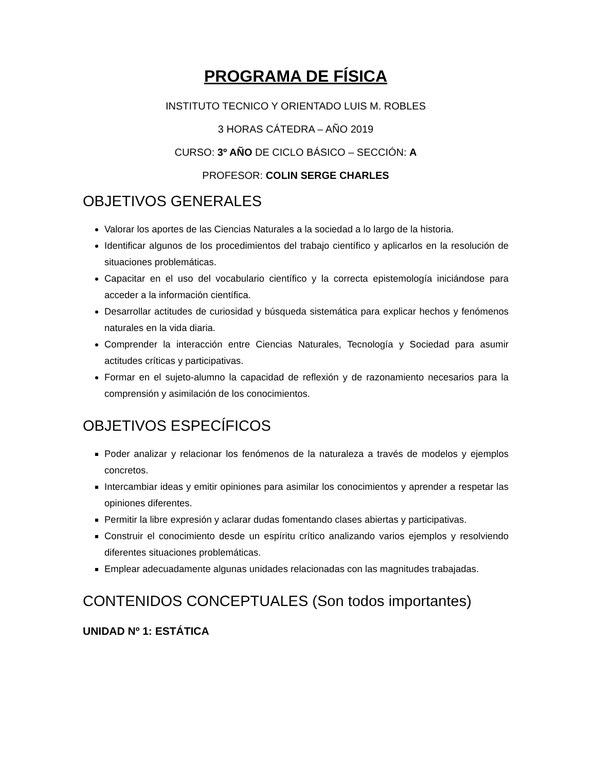PROGRAMA DE FÍSICA
INSTITUTO TECNICO Y ORIENTADO LUIS M. ROBLES
3 HORAS CÁTEDRA – AÑO 2019
CURSO: 3º AÑO DE CICLO BÁSICO – SECCIÓN: A
PROFESOR: COLIN SERGE CHARLES
OBJETIVOS GENERALES
Valorar los aportes de las Ciencias Naturales a la sociedad a lo largo de la historia.
Identificar algunos de los procedimientos del trabajo científico y aplicarlos en la resolución de situaciones problemáticas.
Capacitar en el uso del vocabulario científico y la correcta epistemología iniciándose para acceder a la información científica.
Desarrollar actitudes de curiosidad y búsqueda sistemática para explicar hechos y fenómenos naturales en la vida diaria.
Comprender la interacción entre Ciencias Naturales, Tecnología y Sociedad para asumir actitudes críticas y participativas.
Formar en el sujeto-alumno la capacidad de reflexión y de razonamiento necesarios para la comprensión y asimilación de los conocimientos.
OBJETIVOS ESPECÍFICOS
Poder analizar y relacionar los fenómenos de la naturaleza a través de modelos y ejemplos concretos.
Intercambiar ideas y emitir opiniones para asimilar los conocimientos y aprender a respetar las opiniones diferentes.
Permitir la libre expresión y aclarar dudas fomentando clases abiertas y participativas.
Construir el conocimiento desde un espíritu crítico analizando varios ejemplos y resolviendo diferentes situaciones problemáticas.
Emplear adecuadamente algunas unidades relacionadas con las magnitudes trabajadas.
CONTENIDOS CONCEPTUALES (Son todos importantes)
UNIDAD Nº 1: ESTÁTICA